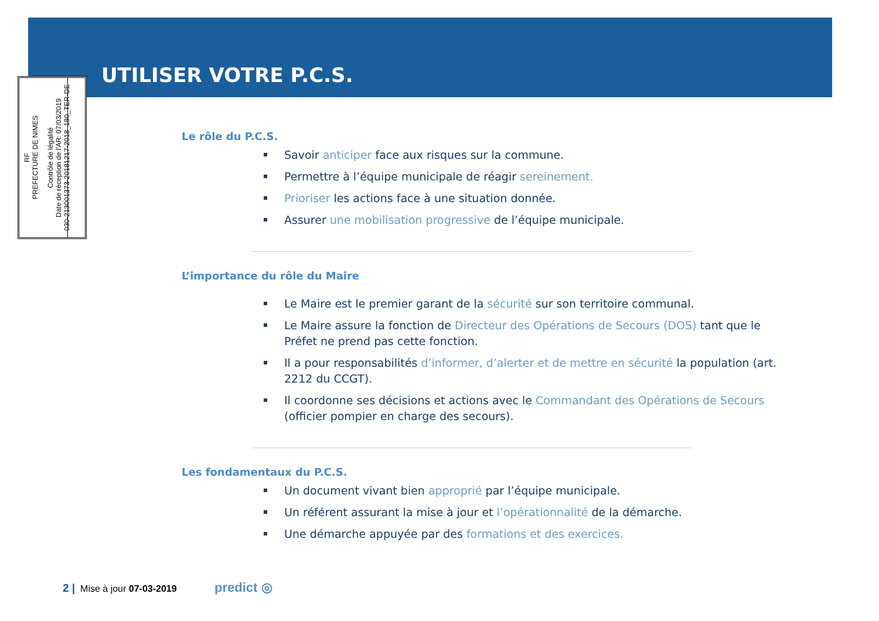UTILISER VOTRE P.C.S.
RF
PREFECTURE DE NIMES
Contrôle de légalité
Date de réception de l'AR: 07/03/2019
030-213001373-20181217-2018_180_TER-DE
Le rôle du P.C.S.
Savoir anticiper face aux risques sur la commune.
Permettre à l’équipe municipale de réagir sereinement.
Prioriser les actions face à une situation donnée.
Assurer une mobilisation progressive de l’équipe municipale.
L’importance du rôle du Maire
Le Maire est le premier garant de la sécurité sur son territoire communal.
Le Maire assure la fonction de Directeur des Opérations de Secours (DOS) tant que le Préfet ne prend pas cette fonction.
Il a pour responsabilités d’informer, d’alerter et de mettre en sécurité la population (art. 2212 du CCGT).
Il coordonne ses décisions et actions avec le Commandant des Opérations de Secours (officier pompier en charge des secours).
Les fondamentaux du P.C.S.
Un document vivant bien approprié par l’équipe municipale.
Un référent assurant la mise à jour et l’opérationnalité de la démarche.
Une démarche appuyée par des formations et des exercices.
2 | Mise à jour 07-03-2019 predict ◎